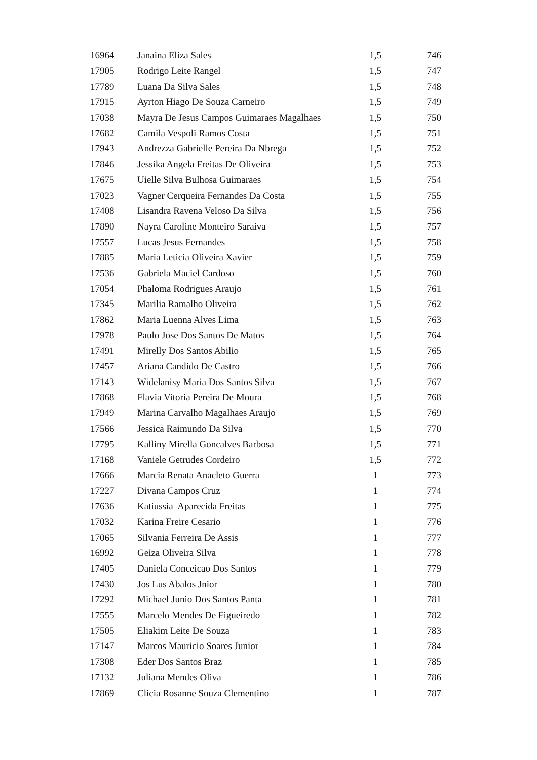| 16964 | Janaina Eliza Sales | 1,5 | 746 |
| 17905 | Rodrigo Leite Rangel | 1,5 | 747 |
| 17789 | Luana Da Silva Sales | 1,5 | 748 |
| 17915 | Ayrton Hiago De Souza Carneiro | 1,5 | 749 |
| 17038 | Mayra De Jesus Campos Guimaraes Magalhaes | 1,5 | 750 |
| 17682 | Camila Vespoli Ramos Costa | 1,5 | 751 |
| 17943 | Andrezza Gabrielle Pereira Da Nbrega | 1,5 | 752 |
| 17846 | Jessika Angela Freitas De Oliveira | 1,5 | 753 |
| 17675 | Uielle Silva Bulhosa Guimaraes | 1,5 | 754 |
| 17023 | Vagner Cerqueira Fernandes Da Costa | 1,5 | 755 |
| 17408 | Lisandra Ravena Veloso Da Silva | 1,5 | 756 |
| 17890 | Nayra Caroline Monteiro Saraiva | 1,5 | 757 |
| 17557 | Lucas Jesus Fernandes | 1,5 | 758 |
| 17885 | Maria Leticia Oliveira Xavier | 1,5 | 759 |
| 17536 | Gabriela Maciel Cardoso | 1,5 | 760 |
| 17054 | Phaloma Rodrigues Araujo | 1,5 | 761 |
| 17345 | Marilia Ramalho Oliveira | 1,5 | 762 |
| 17862 | Maria Luenna Alves Lima | 1,5 | 763 |
| 17978 | Paulo Jose Dos Santos De Matos | 1,5 | 764 |
| 17491 | Mirelly Dos Santos Abilio | 1,5 | 765 |
| 17457 | Ariana Candido De Castro | 1,5 | 766 |
| 17143 | Widelanisy Maria Dos Santos Silva | 1,5 | 767 |
| 17868 | Flavia Vitoria Pereira De Moura | 1,5 | 768 |
| 17949 | Marina Carvalho Magalhaes Araujo | 1,5 | 769 |
| 17566 | Jessica Raimundo Da Silva | 1,5 | 770 |
| 17795 | Kalliny Mirella Goncalves Barbosa | 1,5 | 771 |
| 17168 | Vaniele Getrudes Cordeiro | 1,5 | 772 |
| 17666 | Marcia Renata Anacleto Guerra | 1 | 773 |
| 17227 | Divana Campos Cruz | 1 | 774 |
| 17636 | Katiussia Aparecida Freitas | 1 | 775 |
| 17032 | Karina Freire Cesario | 1 | 776 |
| 17065 | Silvania Ferreira De Assis | 1 | 777 |
| 16992 | Geiza Oliveira Silva | 1 | 778 |
| 17405 | Daniela Conceicao Dos Santos | 1 | 779 |
| 17430 | Jos Lus Abalos Jnior | 1 | 780 |
| 17292 | Michael Junio Dos Santos Panta | 1 | 781 |
| 17555 | Marcelo Mendes De Figueiredo | 1 | 782 |
| 17505 | Eliakim Leite De Souza | 1 | 783 |
| 17147 | Marcos Mauricio Soares Junior | 1 | 784 |
| 17308 | Eder Dos Santos Braz | 1 | 785 |
| 17132 | Juliana Mendes Oliva | 1 | 786 |
| 17869 | Clicia Rosanne Souza Clementino | 1 | 787 |